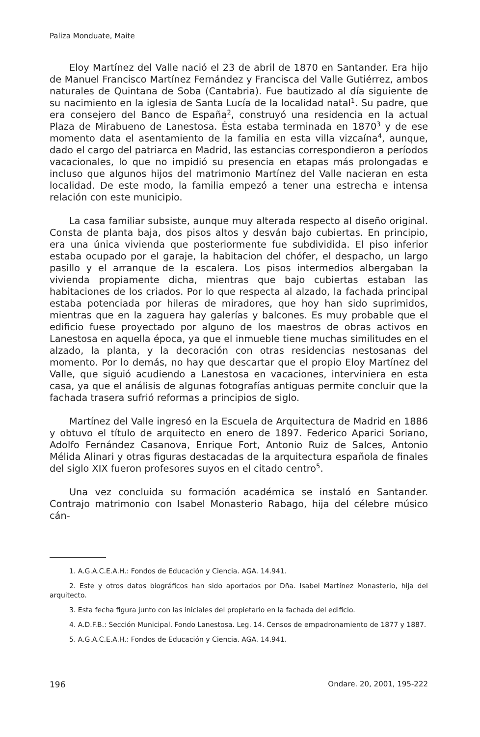Paliza Monduate, Maite
Eloy Martínez del Valle nació el 23 de abril de 1870 en Santander. Era hijo de Manuel Francisco Martínez Fernández y Francisca del Valle Gutiérrez, ambos naturales de Quintana de Soba (Cantabria). Fue bautizado al día siguiente de su nacimiento en la iglesia de Santa Lucía de la localidad natal<sup>1</sup>. Su padre, que era consejero del Banco de España<sup>2</sup>, construyó una residencia en la actual Plaza de Mirabueno de Lanestosa. Ésta estaba terminada en 1870<sup>3</sup> y de ese momento data el asentamiento de la familia en esta villa vizcaína<sup>4</sup>, aunque, dado el cargo del patriarca en Madrid, las estancias correspondieron a períodos vacacionales, lo que no impidió su presencia en etapas más prolongadas e incluso que algunos hijos del matrimonio Martínez del Valle nacieran en esta localidad. De este modo, la familia empezó a tener una estrecha e intensa relación con este municipio.
La casa familiar subsiste, aunque muy alterada respecto al diseño original. Consta de planta baja, dos pisos altos y desván bajo cubiertas. En principio, era una única vivienda que posteriormente fue subdividida. El piso inferior estaba ocupado por el garaje, la habitacion del chófer, el despacho, un largo pasillo y el arranque de la escalera. Los pisos intermedios albergaban la vivienda propiamente dicha, mientras que bajo cubiertas estaban las habitaciones de los criados. Por lo que respecta al alzado, la fachada principal estaba potenciada por hileras de miradores, que hoy han sido suprimidos, mientras que en la zaguera hay galerías y balcones. Es muy probable que el edificio fuese proyectado por alguno de los maestros de obras activos en Lanestosa en aquella época, ya que el inmueble tiene muchas similitudes en el alzado, la planta, y la decoración con otras residencias nestosanas del momento. Por lo demás, no hay que descartar que el propio Eloy Martínez del Valle, que siguió acudiendo a Lanestosa en vacaciones, interviniera en esta casa, ya que el análisis de algunas fotografías antiguas permite concluir que la fachada trasera sufrió reformas a principios de siglo.
Martínez del Valle ingresó en la Escuela de Arquitectura de Madrid en 1886 y obtuvo el título de arquitecto en enero de 1897. Federico Aparici Soriano, Adolfo Fernández Casanova, Enrique Fort, Antonio Ruiz de Salces, Antonio Mélida Alinari y otras figuras destacadas de la arquitectura española de finales del siglo XIX fueron profesores suyos en el citado centro<sup>5</sup>.
Una vez concluida su formación académica se instaló en Santander. Contrajo matrimonio con Isabel Monasterio Rabago, hija del célebre músico cán-
1. A.G.A.C.E.A.H.: Fondos de Educación y Ciencia. AGA. 14.941.
2. Este y otros datos biográficos han sido aportados por Dña. Isabel Martínez Monasterio, hija del arquitecto.
3. Esta fecha figura junto con las iniciales del propietario en la fachada del edificio.
4. A.D.F.B.: Sección Municipal. Fondo Lanestosa. Leg. 14. Censos de empadronamiento de 1877 y 1887.
5. A.G.A.C.E.A.H.: Fondos de Educación y Ciencia. AGA. 14.941.
196 Ondare. 20, 2001, 195-222